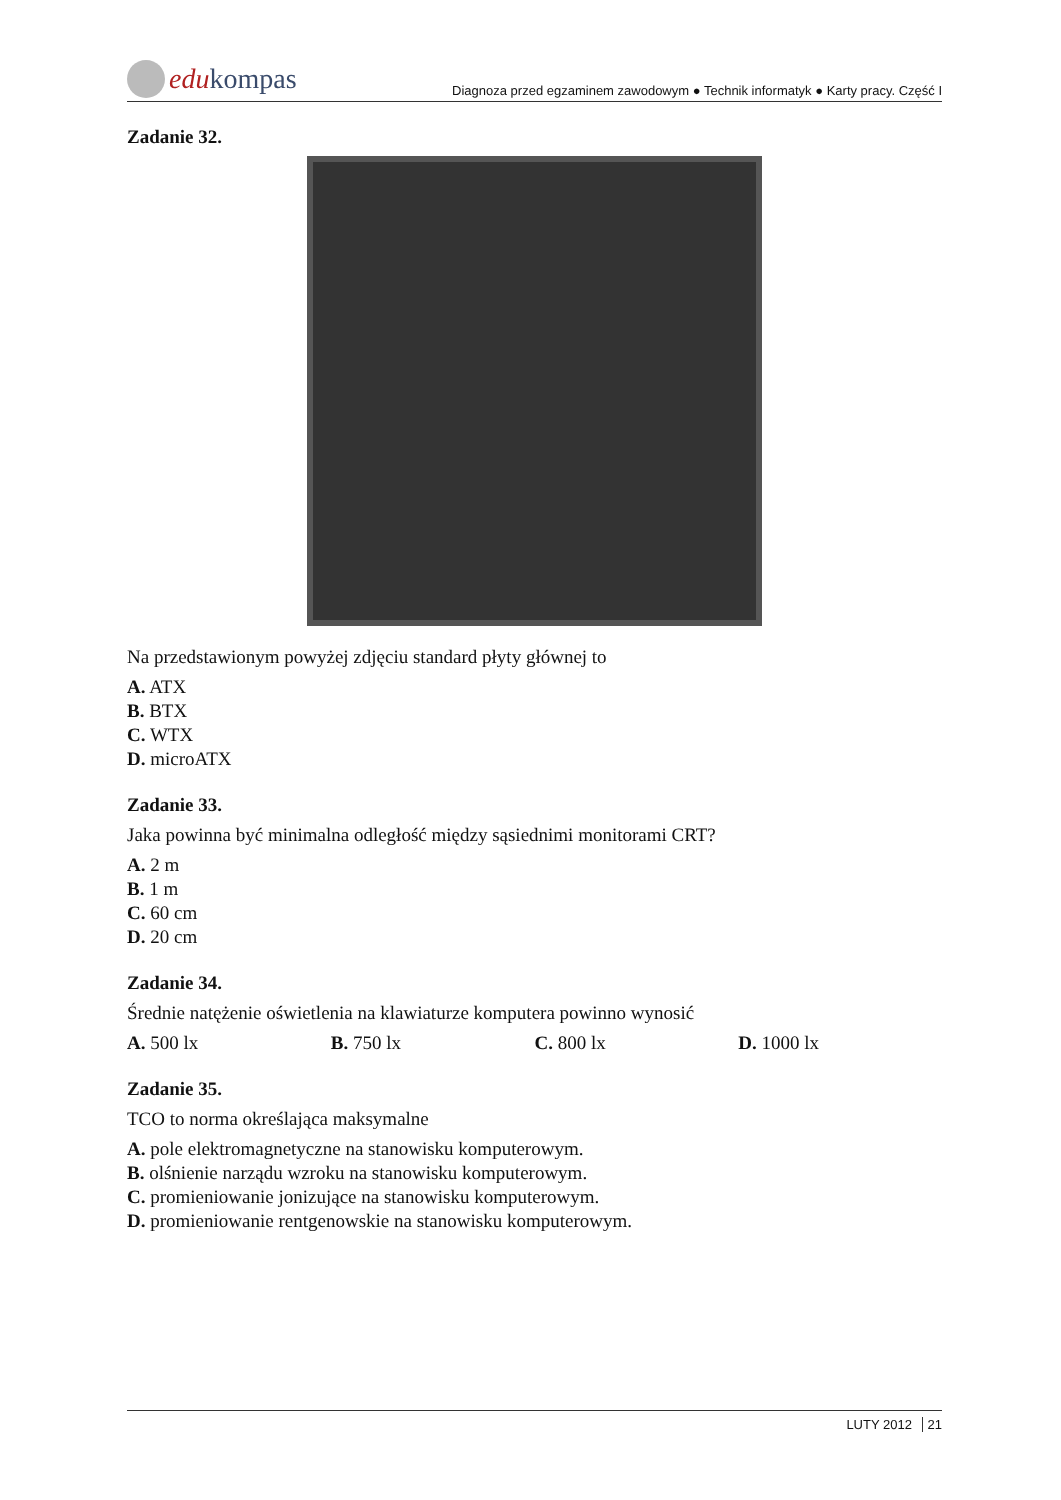edukompas
Diagnoza przed egzaminem zawodowym ● Technik informatyk ● Karty pracy. Część I
Zadanie 32.
Na przedstawionym powyżej zdjęciu standard płyty głównej to
A. ATX
B. BTX
C. WTX
D. microATX
Zadanie 33.
Jaka powinna być minimalna odległość między sąsiednimi monitorami CRT?
A. 2 m
B. 1 m
C. 60 cm
D. 20 cm
Zadanie 34.
Średnie natężenie oświetlenia na klawiaturze komputera powinno wynosić
A. 500 lx B. 750 lx C. 800 lx D. 1000 lx
Zadanie 35.
TCO to norma określająca maksymalne
A. pole elektromagnetyczne na stanowisku komputerowym.
B. olśnienie narządu wzroku na stanowisku komputerowym.
C. promieniowanie jonizujące na stanowisku komputerowym.
D. promieniowanie rentgenowskie na stanowisku komputerowym.
LUTY 2012 21